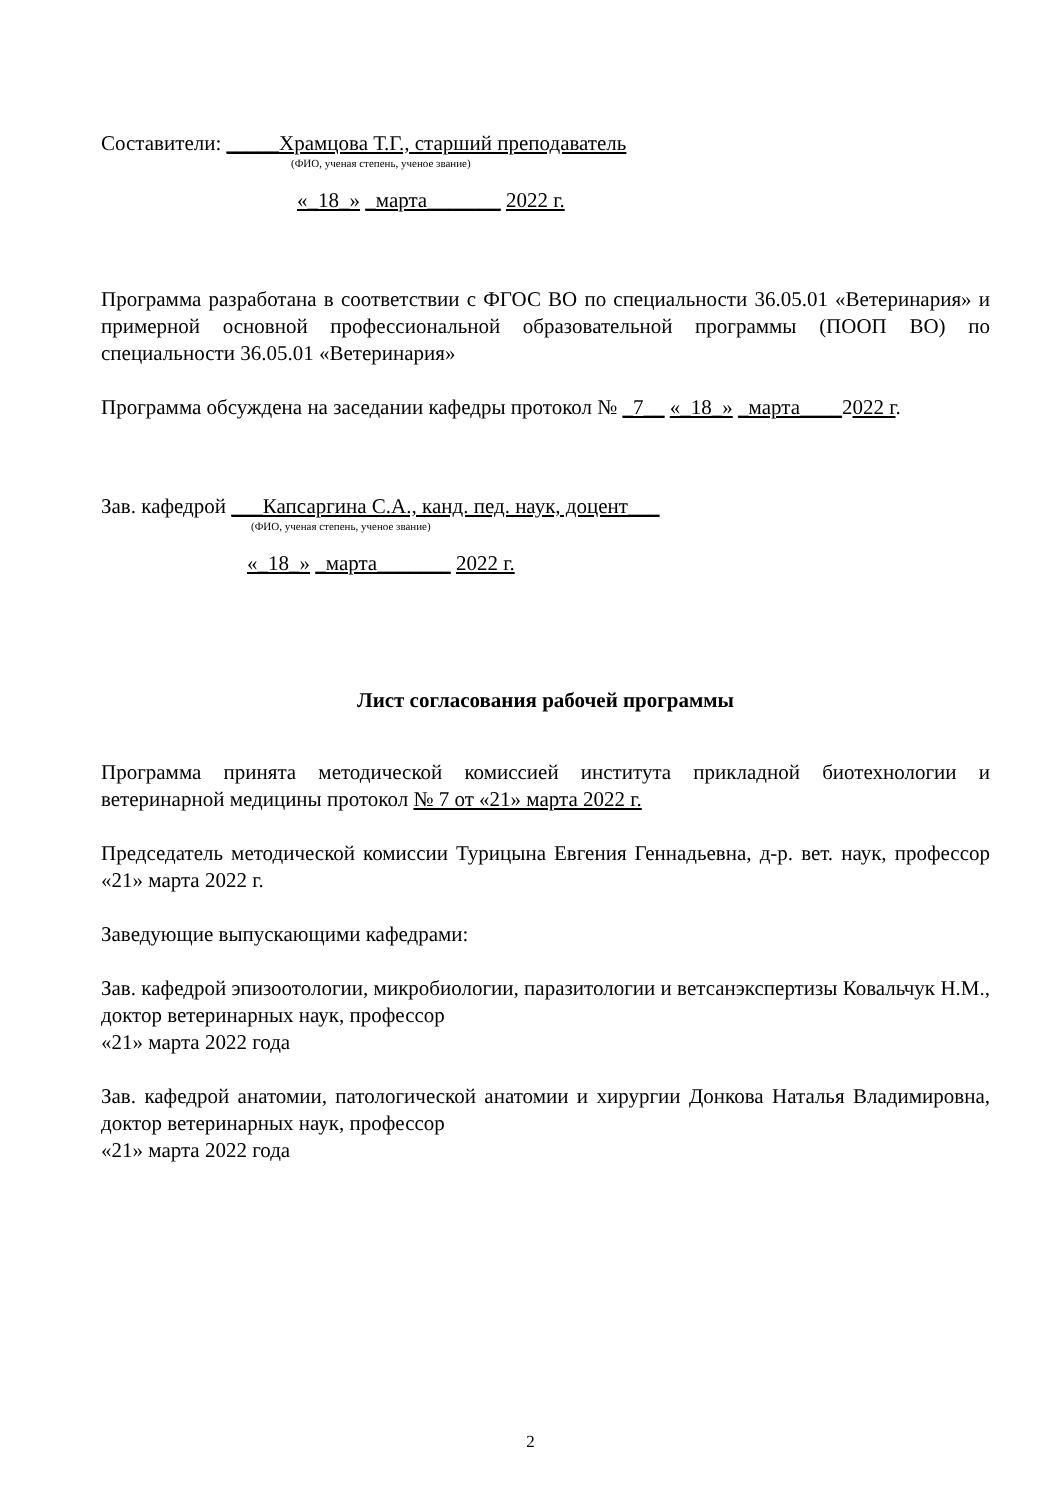Составители: _____Храмцова Т.Г., старший преподаватель
(ФИО, ученая степень, ученое звание)
«_18_» _марта_______ 2022 г.
Программа разработана в соответствии с ФГОС ВО по специальности 36.05.01 «Ветеринария» и примерной основной профессиональной образовательной программы (ПООП ВО) по специальности 36.05.01 «Ветеринария»
Программа обсуждена на заседании кафедры протокол № _7__ «_18_» _марта____2022 г.
Зав. кафедрой ___Капсаргина С.А., канд. пед. наук, доцент___
(ФИО, ученая степень, ученое звание)
«_18_» _марта_______ 2022 г.
Лист согласования рабочей программы
Программа принята методической комиссией института прикладной биотехнологии и ветеринарной медицины протокол № 7 от «21» марта 2022 г.
Председатель методической комиссии Турицына Евгения Геннадьевна, д-р. вет. наук, профессор «21» марта 2022 г.
Заведующие выпускающими кафедрами:
Зав. кафедрой эпизоотологии, микробиологии, паразитологии и ветсанэкспертизы Ковальчук Н.М., доктор ветеринарных наук, профессор
«21» марта 2022 года
Зав. кафедрой анатомии, патологической анатомии и хирургии Донкова Наталья Владимировна, доктор ветеринарных наук, профессор
«21» марта 2022 года
2